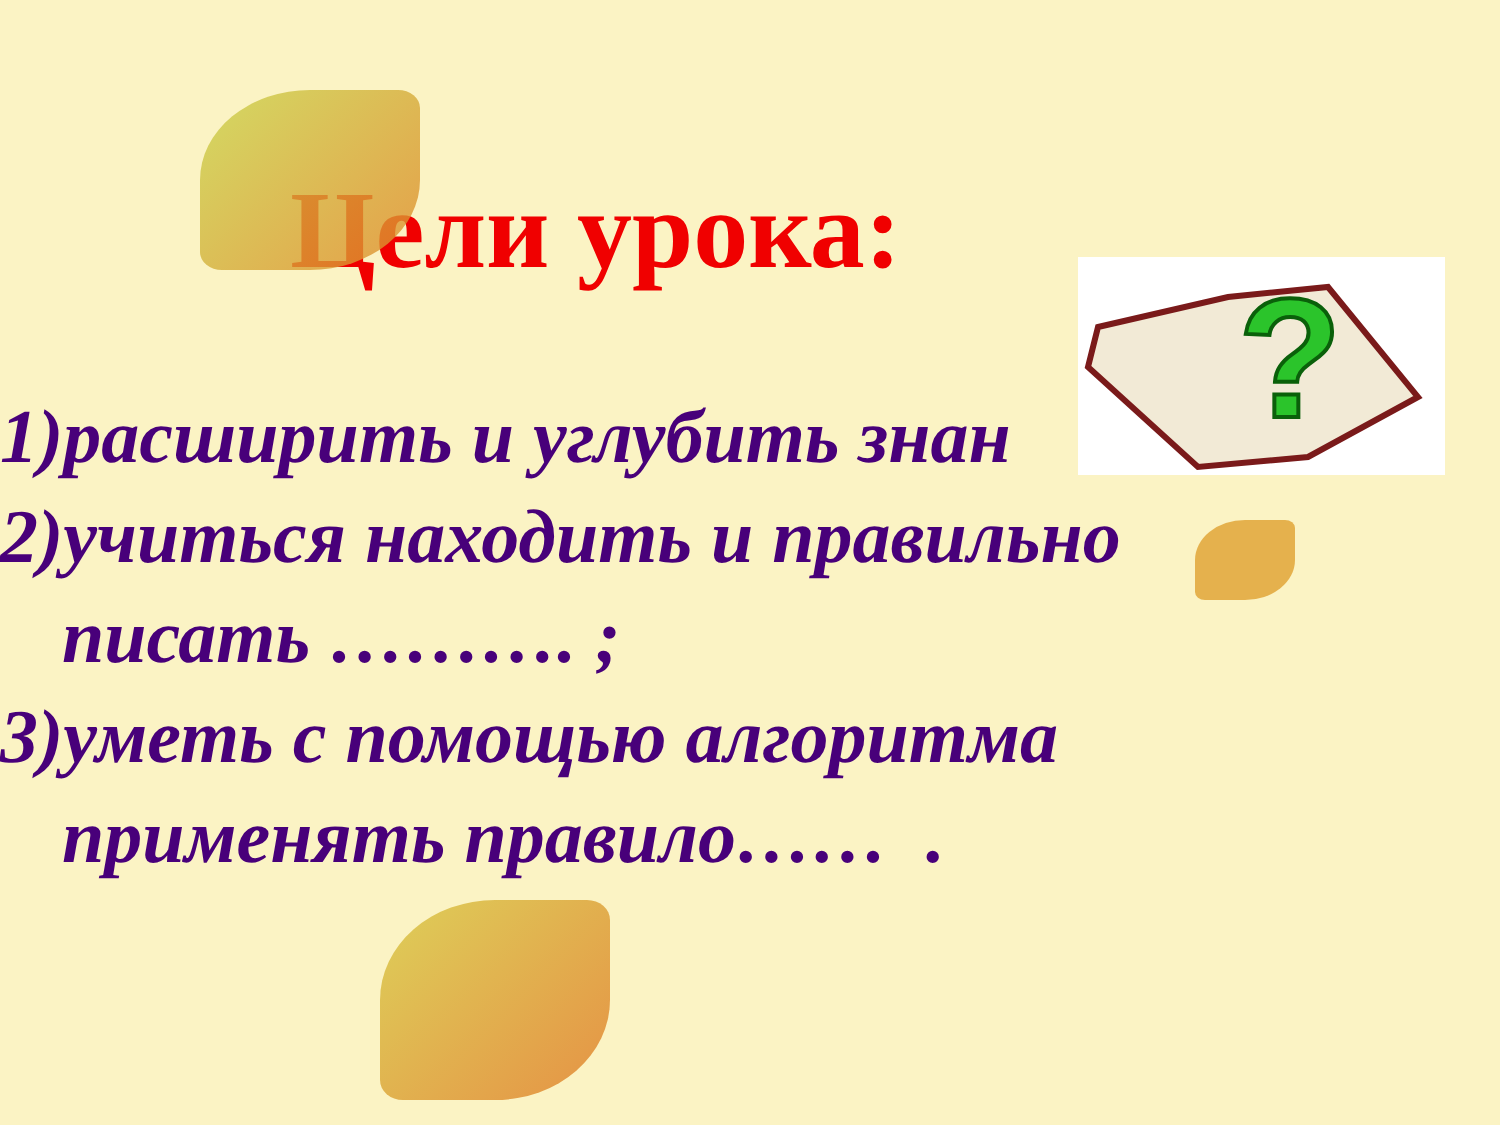?
Цели урока:
1)расширить и углубить знан
2)учиться находить и правильно
писать ………. ;
3)уметь с помощью алгоритма
применять правило…… .